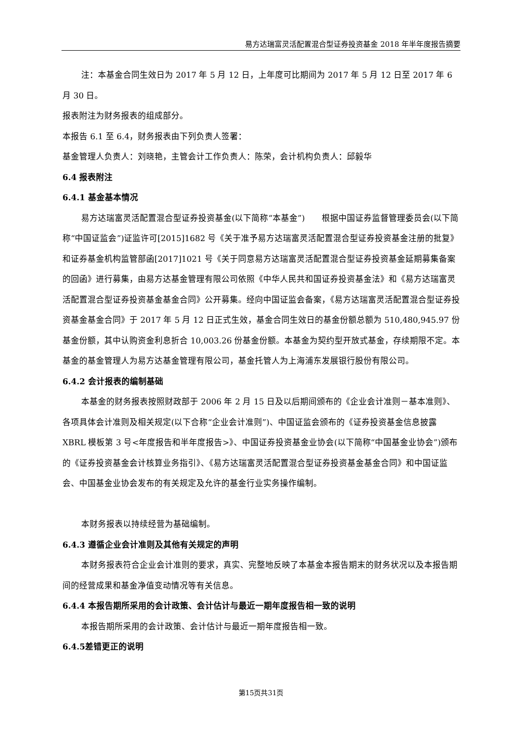易方达瑞富灵活配置混合型证券投资基金 2018 年半年度报告摘要
注：本基金合同生效日为 2017 年 5 月 12 日，上年度可比期间为 2017 年 5 月 12 日至 2017 年 6 月 30 日。
报表附注为财务报表的组成部分。
本报告 6.1 至 6.4，财务报表由下列负责人签署：
基金管理人负责人：刘晓艳，主管会计工作负责人：陈荣，会计机构负责人：邱毅华
6.4 报表附注
6.4.1 基金基本情况
易方达瑞富灵活配置混合型证券投资基金(以下简称“本基金”)　　根据中国证券监督管理委员会(以下简称“中国证监会”)证监许可[2015]1682 号《关于准予易方达瑞富灵活配置混合型证券投资基金注册的批复》和证券基金机构监管部函[2017]1021 号《关于同意易方达瑞富灵活配置混合型证券投资基金延期募集备案的回函》进行募集，由易方达基金管理有限公司依照《中华人民共和国证券投资基金法》和《易方达瑞富灵活配置混合型证券投资基金基金合同》公开募集。经向中国证监会备案，《易方达瑞富灵活配置混合型证券投资基金基金合同》于 2017 年 5 月 12 日正式生效，基金合同生效日的基金份额总额为 510,480,945.97 份基金份额，其中认购资金利息折合 10,003.26 份基金份额。本基金为契约型开放式基金，存续期限不定。本基金的基金管理人为易方达基金管理有限公司，基金托管人为上海浦东发展银行股份有限公司。
6.4.2 会计报表的编制基础
本基金的财务报表按照财政部于 2006 年 2 月 15 日及以后期间颁布的《企业会计准则－基本准则》、各项具体会计准则及相关规定(以下合称“企业会计准则”)、中国证监会颁布的《证券投资基金信息披露 XBRL 模板第 3 号<年度报告和半年度报告>》、中国证券投资基金业协会(以下简称“中国基金业协会”)颁布的《证券投资基金会计核算业务指引》、《易方达瑞富灵活配置混合型证券投资基金基金合同》和中国证监会、中国基金业协会发布的有关规定及允许的基金行业实务操作编制。
本财务报表以持续经营为基础编制。
6.4.3 遵循企业会计准则及其他有关规定的声明
本财务报表符合企业会计准则的要求，真实、完整地反映了本基金本报告期末的财务状况以及本报告期间的经营成果和基金净值变动情况等有关信息。
6.4.4 本报告期所采用的会计政策、会计估计与最近一期年度报告相一致的说明
本报告期所采用的会计政策、会计估计与最近一期年度报告相一致。
6.4.5差错更正的说明
第15页共31页